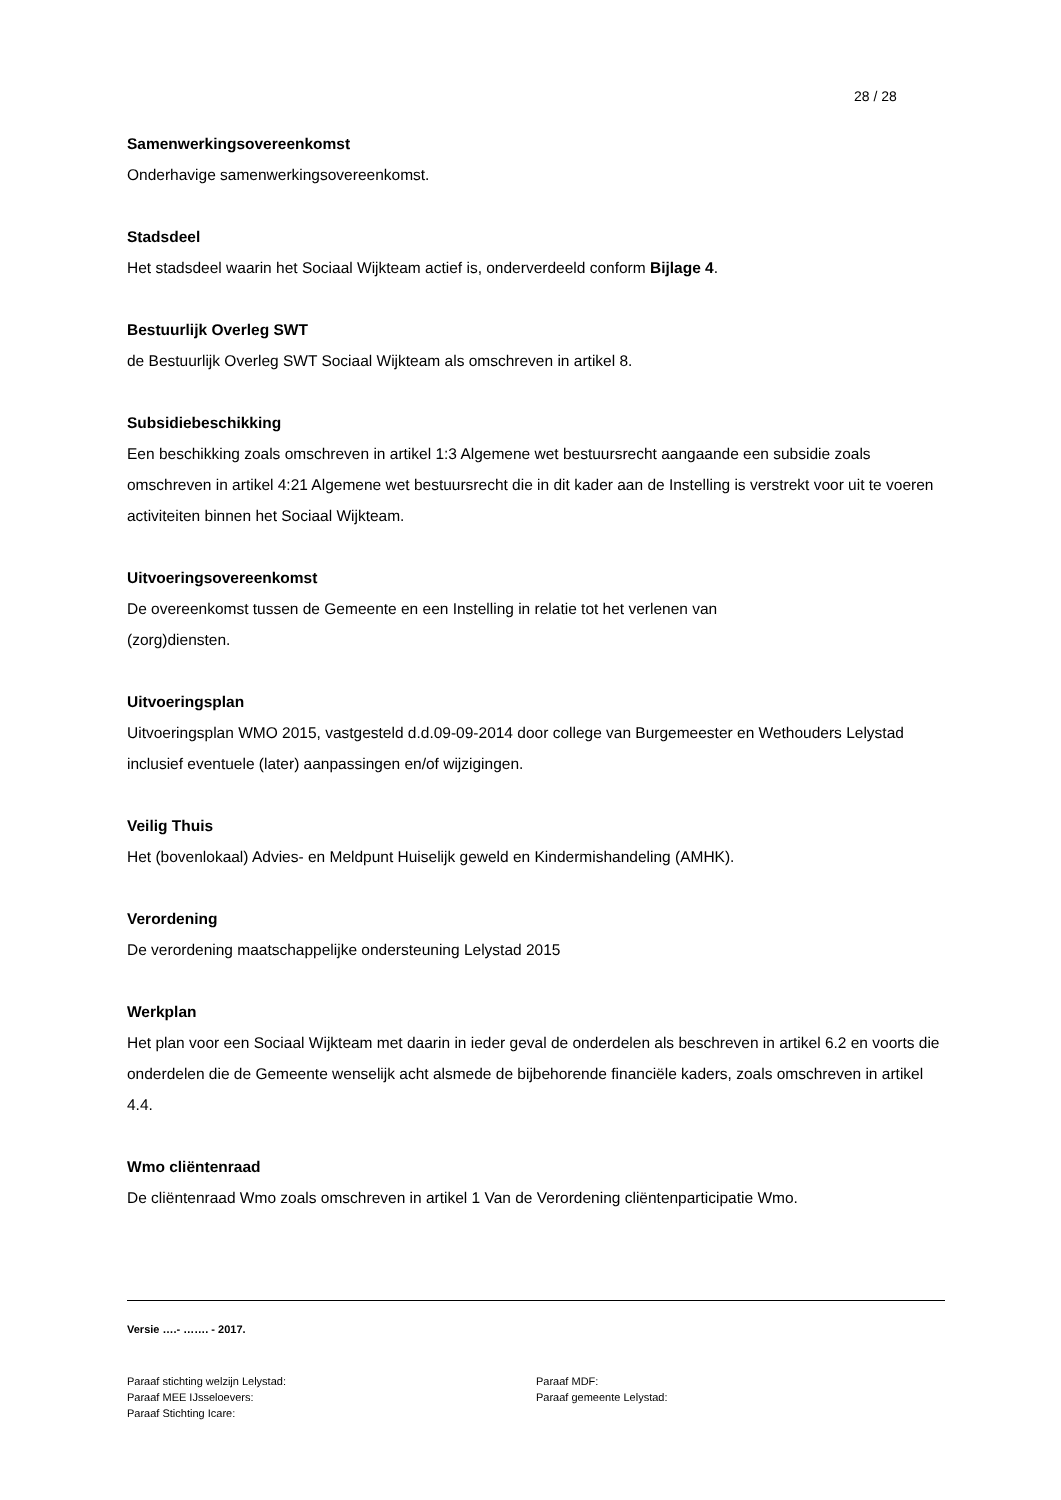28 / 28
Samenwerkingsovereenkomst
Onderhavige samenwerkingsovereenkomst.
Stadsdeel
Het stadsdeel waarin het Sociaal Wijkteam actief is, onderverdeeld conform Bijlage 4.
Bestuurlijk Overleg SWT
de Bestuurlijk Overleg SWT Sociaal Wijkteam als omschreven in artikel 8.
Subsidiebeschikking
Een beschikking zoals omschreven in artikel 1:3 Algemene wet bestuursrecht aangaande een subsidie zoals omschreven in artikel 4:21 Algemene wet bestuursrecht die in dit kader aan de Instelling is verstrekt voor uit te voeren activiteiten binnen het Sociaal Wijkteam.
Uitvoeringsovereenkomst
De overeenkomst tussen de Gemeente en een Instelling in relatie tot het verlenen van
(zorg)diensten.
Uitvoeringsplan
Uitvoeringsplan WMO 2015, vastgesteld d.d.09-09-2014 door college van Burgemeester en Wethouders Lelystad inclusief eventuele (later) aanpassingen en/of wijzigingen.
Veilig Thuis
Het (bovenlokaal) Advies- en Meldpunt Huiselijk geweld en Kindermishandeling (AMHK).
Verordening
De verordening maatschappelijke ondersteuning Lelystad 2015
Werkplan
Het plan voor een Sociaal Wijkteam met daarin in ieder geval de onderdelen als beschreven in artikel 6.2 en voorts die onderdelen die de Gemeente wenselijk acht alsmede de bijbehorende financiële kaders, zoals omschreven in artikel 4.4.
Wmo cliëntenraad
De cliëntenraad Wmo zoals omschreven in artikel 1 Van de Verordening cliëntenparticipatie Wmo.
Versie ….- ……. - 2017.
Paraaf stichting welzijn Lelystad:
Paraaf MEE IJsseloevers:
Paraaf Stichting Icare:
Paraaf MDF:
Paraaf gemeente Lelystad: